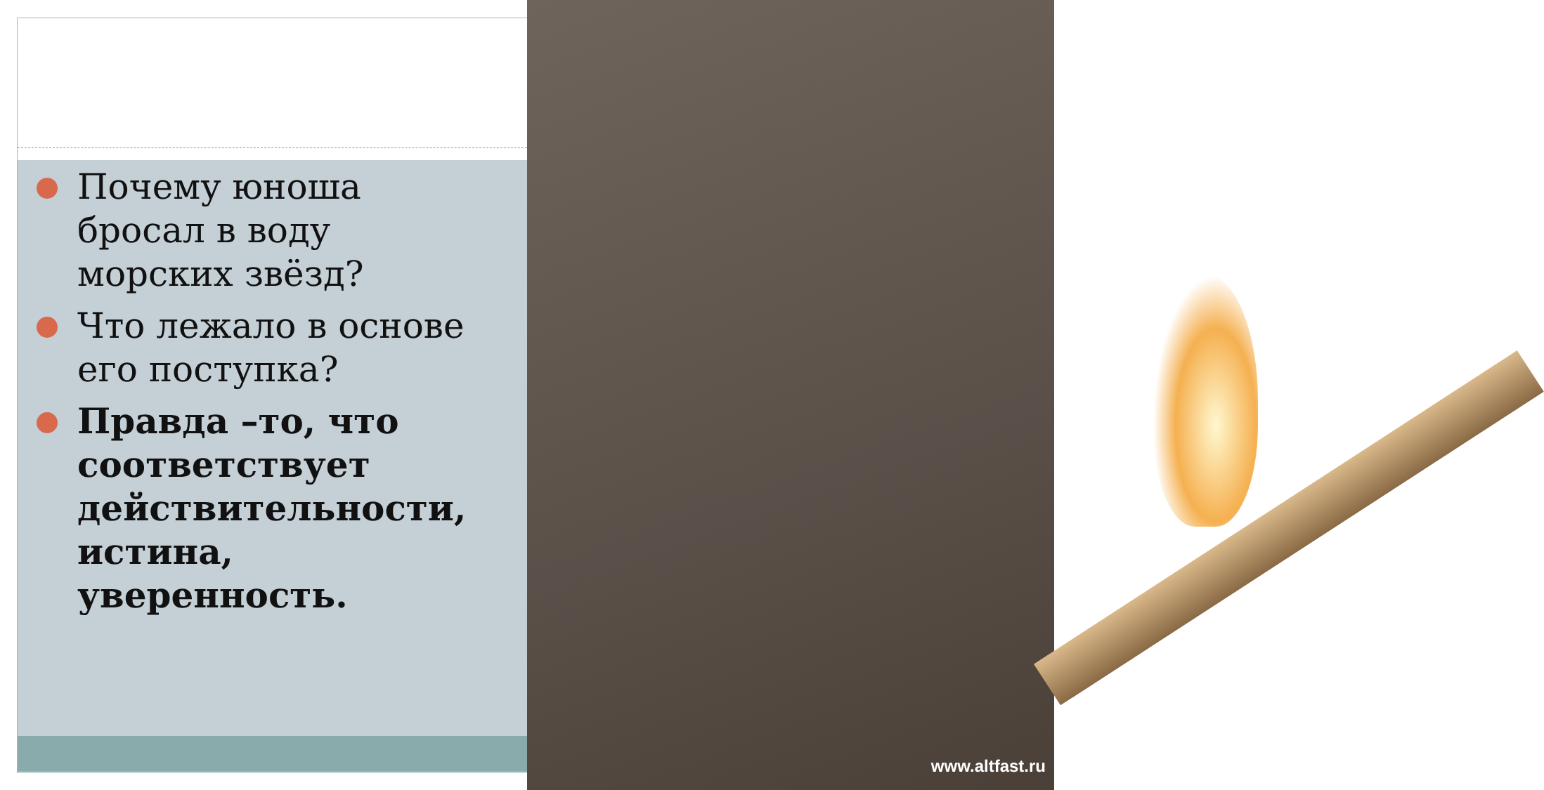www.altfast.ru
Почему юноша бросал в воду морских звёзд?
Что лежало в основе его поступка?
Правда –то, что соответствует действительности, истина, уверенность.